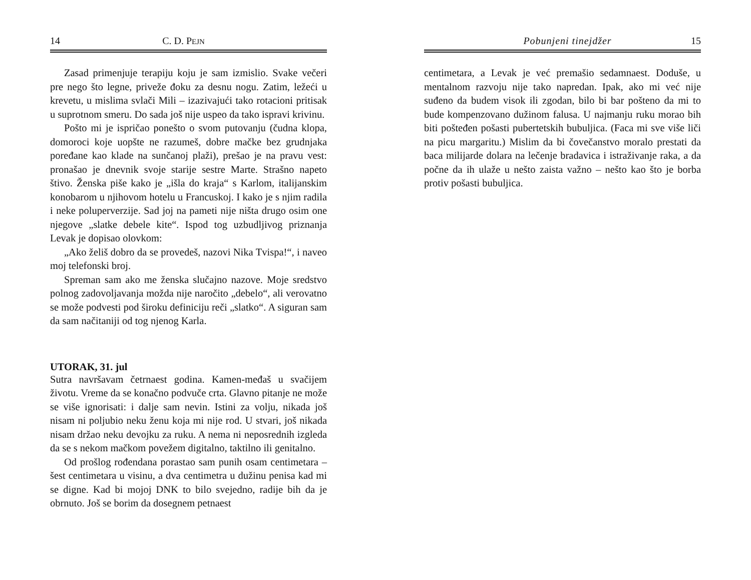14 C. D. PEJN
Zasad primenjuje terapiju koju je sam izmislio. Svake večeri pre nego što legne, priveže đoku za desnu nogu. Zatim, ležeći u krevetu, u mislima svlači Mili – izazivajući tako rotacioni pritisak u suprotnom smeru. Do sada još nije uspeo da tako ispravi krivinu.
Pošto mi je ispričao ponešto o svom putovanju (čudna klopa, domoroci koje uopšte ne razumeš, dobre mačke bez grudnjaka poređane kao klade na sunčanoj plaži), prešao je na pravu vest: pronašao je dnevnik svoje starije sestre Marte. Strašno napeto štivo. Ženska piše kako je „išla do kraja“ s Karlom, italijanskim konobarom u njihovom hotelu u Francuskoj. I kako je s njim radila i neke poluperverzije. Sad joj na pameti nije ništa drugo osim one njegove „slatke debele kite“. Ispod tog uzbudljivog priznanja Levak je dopisao olovkom:
„Ako želiš dobro da se provedeš, nazovi Nika Tvispa!“, i naveo moj telefonski broj.
Spreman sam ako me ženska slučajno nazove. Moje sredstvo polnog zadovoljavanja možda nije naročito „debelo“, ali verovatno se može podvesti pod široku definiciju reči „slatko“. A siguran sam da sam načitaniji od tog njenog Karla.
UTORAK, 31. jul
Sutra navršavam četrnaest godina. Kamen-međaš u svačijem životu. Vreme da se konačno podvuče crta. Glavno pitanje ne može se više ignorisati: i dalje sam nevin. Istini za volju, nikada još nisam ni poljubio neku ženu koja mi nije rod. U stvari, još nikada nisam držao neku devojku za ruku. A nema ni neposrednih izgleda da se s nekom mačkom povežem digitalno, taktilno ili genitalno.
Od prošlog rođendana porastao sam punih osam centimetara – šest centimetara u visinu, a dva centimetra u dužinu penisa kad mi se digne. Kad bi mojoj DNK to bilo svejedno, radije bih da je obrnuto. Još se borim da dosegnem petnaest
Pobunjeni tinejdžer 15
centimetara, a Levak je već premašio sedamnaest. Doduše, u mentalnom razvoju nije tako napredan. Ipak, ako mi već nije suđeno da budem visok ili zgodan, bilo bi bar pošteno da mi to bude kompenzovano dužinom falusa. U najmanju ruku morao bih biti pošteđen pošasti pubertetskih bubuljica. (Faca mi sve više liči na picu margaritu.) Mislim da bi čovečanstvo moralo prestati da baca milijarde dolara na lečenje bradavica i istraživanje raka, a da počne da ih ulaže u nešto zaista važno – nešto kao što je borba protiv pošasti bubuljica.